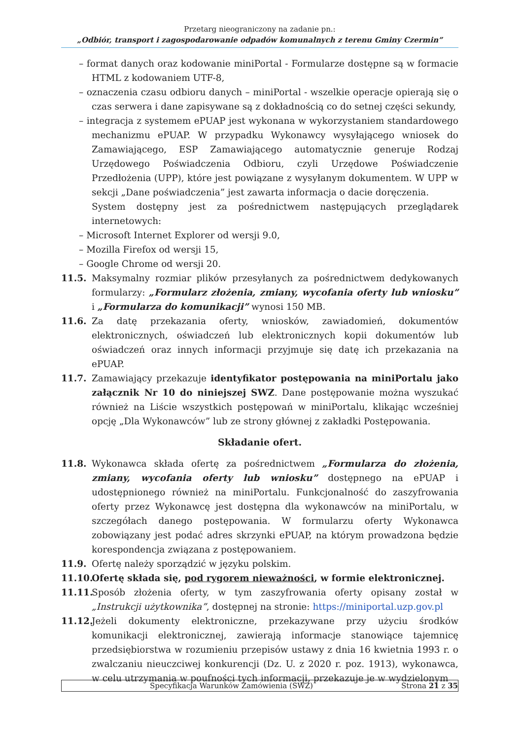Przetarg nieograniczony na zadanie pn.:
„Odbiór, transport i zagospodarowanie odpadów komunalnych z terenu Gminy Czermin”
– format danych oraz kodowanie miniPortal - Formularze dostępne są w formacie HTML z kodowaniem UTF-8,
– oznaczenia czasu odbioru danych – miniPortal - wszelkie operacje opierają się o czas serwera i dane zapisywane są z dokładnością co do setnej części sekundy,
– integracja z systemem ePUAP jest wykonana w wykorzystaniem standardowego mechanizmu ePUAP. W przypadku Wykonawcy wysyłającego wniosek do Zamawiającego, ESP Zamawiającego automatycznie generuje Rodzaj Urzędowego Poświadczenia Odbioru, czyli Urzędowe Poświadczenie Przedłożenia (UPP), które jest powiązane z wysyłanym dokumentem. W UPP w sekcji „Dane poświadczenia” jest zawarta informacja o dacie doręczenia.
System dostępny jest za pośrednictwem następujących przeglądarek internetowych:
– Microsoft Internet Explorer od wersji 9.0,
– Mozilla Firefox od wersji 15,
– Google Chrome od wersji 20.
11.5. Maksymalny rozmiar plików przesyłanych za pośrednictwem dedykowanych formularzy: „Formularz złożenia, zmiany, wycofania oferty lub wniosku” i „Formularza do komunikacji” wynosi 150 MB.
11.6. Za datę przekazania oferty, wniosków, zawiadomień, dokumentów elektronicznych, oświadczeń lub elektronicznych kopii dokumentów lub oświadczeń oraz innych informacji przyjmuje się datę ich przekazania na ePUAP.
11.7. Zamawiający przekazuje identyfikator postępowania na miniPortalu jako załącznik Nr 10 do niniejszej SWZ. Dane postępowanie można wyszukać również na Liście wszystkich postępowań w miniPortalu, klikając wcześniej opcję „Dla Wykonawców” lub ze strony głównej z zakładki Postępowania.
Składanie ofert.
11.8. Wykonawca składa ofertę za pośrednictwem „Formularza do złożenia, zmiany, wycofania oferty lub wniosku” dostępnego na ePUAP i udostępnionego również na miniPortalu. Funkcjonalność do zaszyfrowania oferty przez Wykonawcę jest dostępna dla wykonawców na miniPortalu, w szczegółach danego postępowania. W formularzu oferty Wykonawca zobowiązany jest podać adres skrzynki ePUAP, na którym prowadzona będzie korespondencja związana z postępowaniem.
11.9. Ofertę należy sporządzić w języku polskim.
11.10.
Ofertę składa się, pod rygorem nieważności, w formie elektronicznej.
11.11.
Sposób złożenia oferty, w tym zaszyfrowania oferty opisany został w „Instrukcji użytkownika”, dostępnej na stronie: https://miniportal.uzp.gov.pl
11.12.
Jeżeli dokumenty elektroniczne, przekazywane przy użyciu środków komunikacji elektronicznej, zawierają informacje stanowiące tajemnicę przedsiębiorstwa w rozumieniu przepisów ustawy z dnia 16 kwietnia 1993 r. o zwalczaniu nieuczciwej konkurencji (Dz. U. z 2020 r. poz. 1913), wykonawca, w celu utrzymania w poufności tych informacji, przekazuje je w wydzielonym
Specyfikacja Warunków Zamówienia (SWZ) Strona 21 z 35